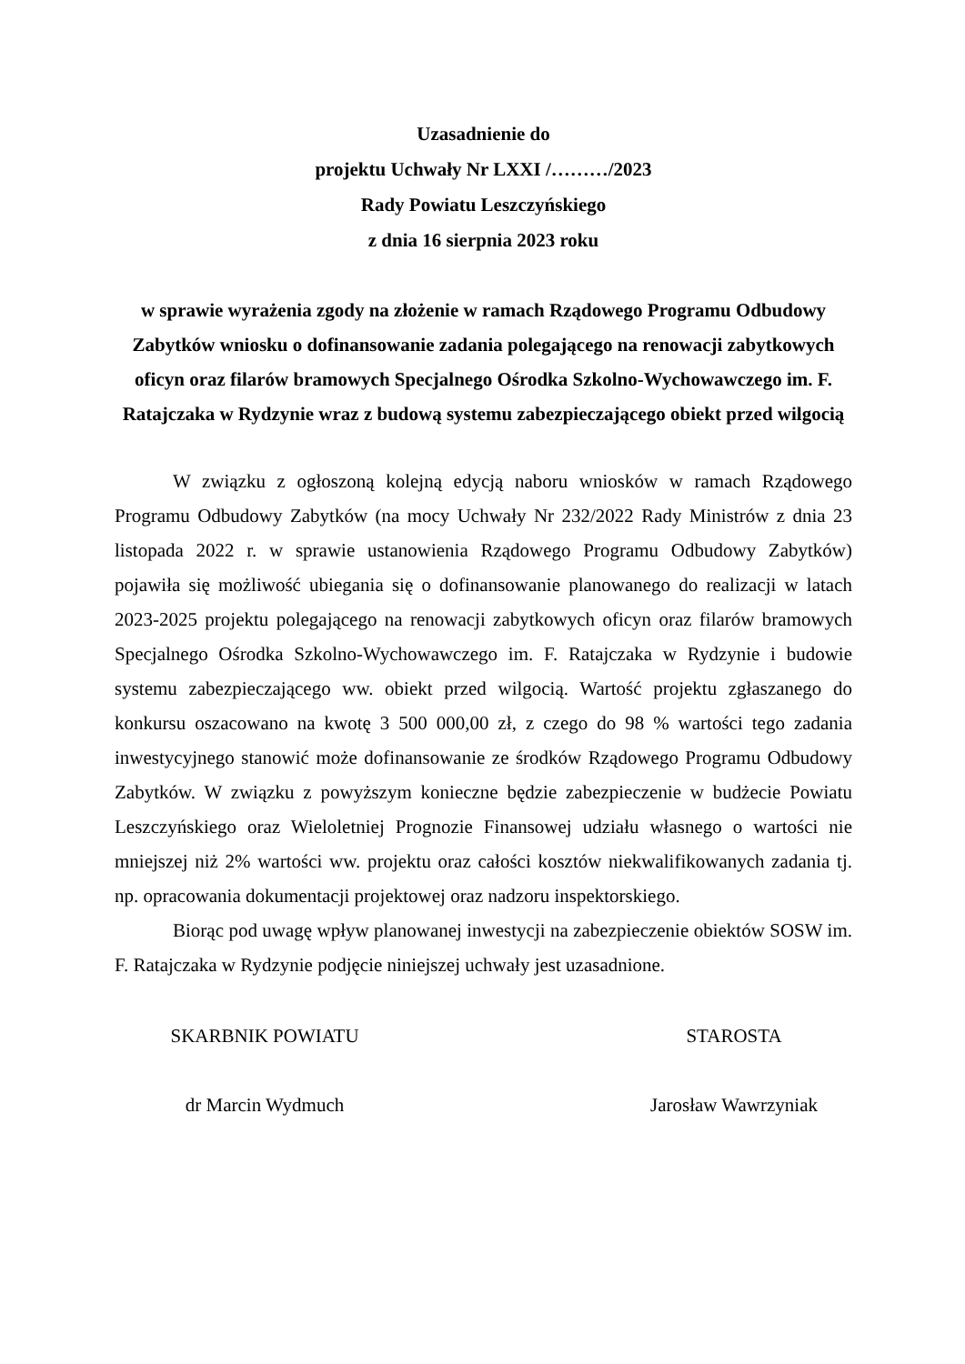Uzasadnienie do
projektu Uchwały Nr LXXI /………/2023
Rady Powiatu Leszczyńskiego
z dnia 16 sierpnia 2023 roku
w sprawie wyrażenia zgody na złożenie w ramach Rządowego Programu Odbudowy Zabytków wniosku o dofinansowanie zadania polegającego na renowacji zabytkowych oficyn oraz filarów bramowych Specjalnego Ośrodka Szkolno-Wychowawczego im. F. Ratajczaka w Rydzynie wraz z budową systemu zabezpieczającego obiekt przed wilgocią
W związku z ogłoszoną kolejną edycją naboru wniosków w ramach Rządowego Programu Odbudowy Zabytków (na mocy Uchwały Nr 232/2022 Rady Ministrów z dnia 23 listopada 2022 r. w sprawie ustanowienia Rządowego Programu Odbudowy Zabytków) pojawiła się możliwość ubiegania się o dofinansowanie planowanego do realizacji w latach 2023-2025 projektu polegającego na renowacji zabytkowych oficyn oraz filarów bramowych Specjalnego Ośrodka Szkolno-Wychowawczego im. F. Ratajczaka w Rydzynie i budowie systemu zabezpieczającego ww. obiekt przed wilgocią. Wartość projektu zgłaszanego do konkursu oszacowano na kwotę 3 500 000,00 zł, z czego do 98 % wartości tego zadania inwestycyjnego stanowić może dofinansowanie ze środków Rządowego Programu Odbudowy Zabytków. W związku z powyższym konieczne będzie zabezpieczenie w budżecie Powiatu Leszczyńskiego oraz Wieloletniej Prognozie Finansowej udziału własnego o wartości nie mniejszej niż 2% wartości ww. projektu oraz całości kosztów niekwalifikowanych zadania tj. np. opracowania dokumentacji projektowej oraz nadzoru inspektorskiego.
Biorąc pod uwagę wpływ planowanej inwestycji na zabezpieczenie obiektów SOSW im. F. Ratajczaka w Rydzynie podjęcie niniejszej uchwały jest uzasadnione.
SKARBNIK POWIATU
dr Marcin Wydmuch
STAROSTA
Jarosław Wawrzyniak